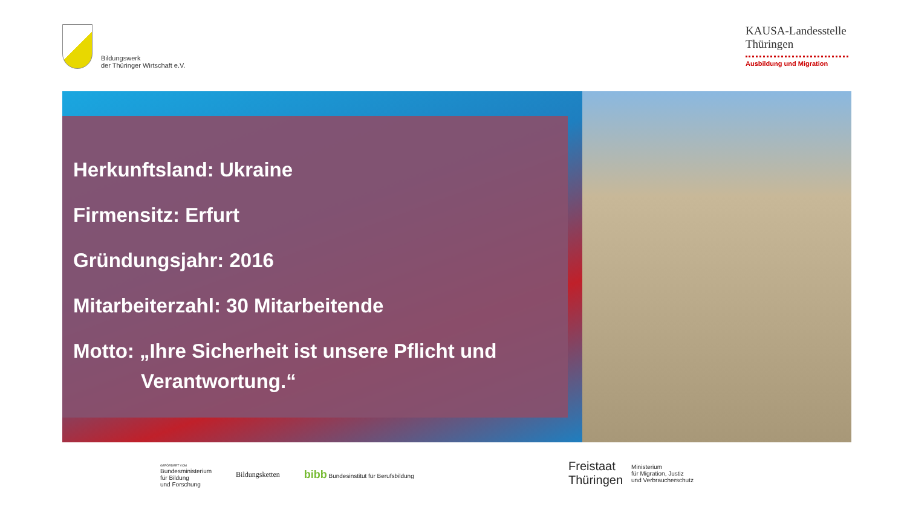Bildungswerk
der Thüringer Wirtschaft e.V.
KAUSA-Landesstelle Thüringen
Ausbildung und Migration
Herkunftsland: Ukraine
Firmensitz: Erfurt
Gründungsjahr: 2016
Mitarbeiterzahl: 30 Mitarbeitende
Motto: „Ihre Sicherheit ist unsere Pflicht und
Verantwortung.“
GEFÖRDERT VOM
Bundesministerium
für Bildung
und Forschung
Bildungsketten
bibb Bundesinstitut für Berufsbildung
Freistaat
Thüringen
Ministerium
für Migration, Justiz
und Verbraucherschutz